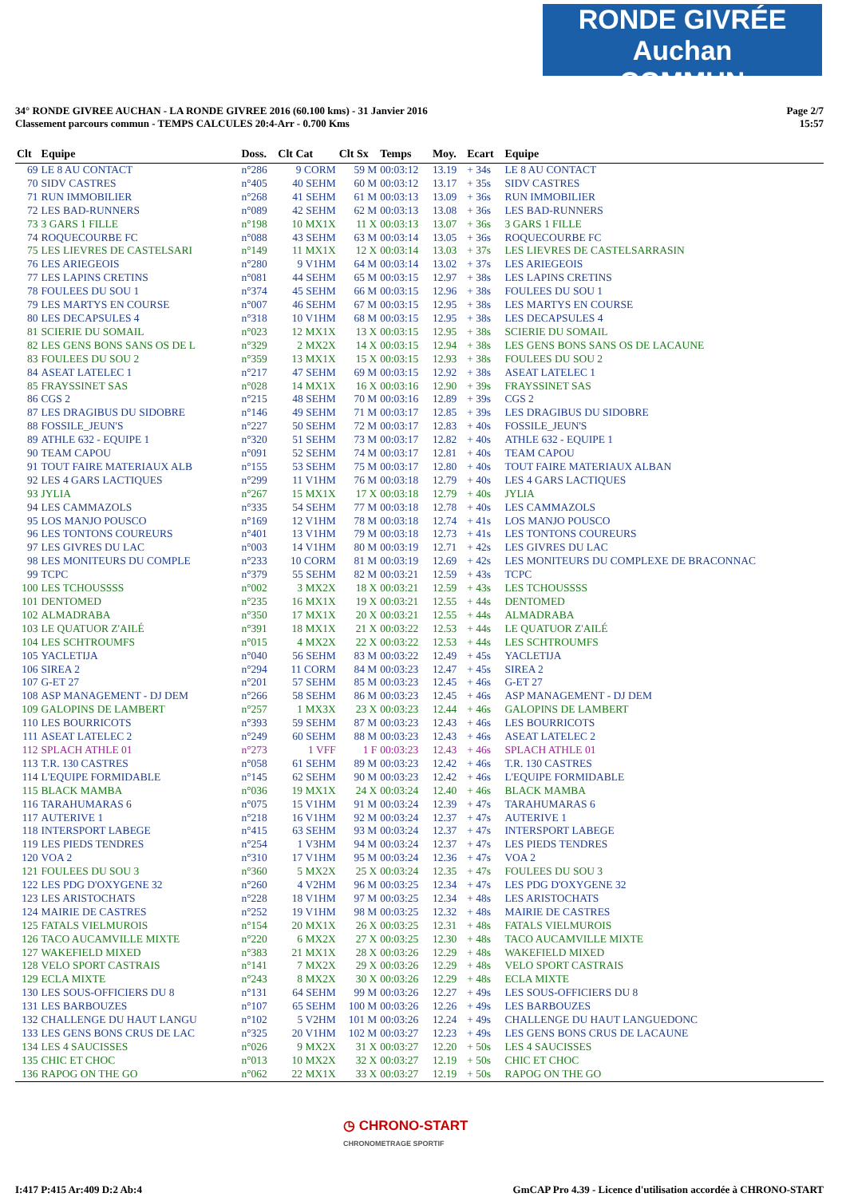RONDE GIVRÉE Auchan
COMMUN
Page 2/7
15:57
34° RONDE GIVREE AUCHAN - LA RONDE GIVREE 2016 (60.100 kms) - 31 Janvier 2016
Classement parcours commun - TEMPS CALCULES 20:4-Arr - 0.700 Kms
| Clt | Equipe | Doss. | Clt Cat | Clt Sx | Temps | Moy. | Ecart | Equipe |
| --- | --- | --- | --- | --- | --- | --- | --- | --- |
| 69 | LE 8 AU CONTACT | n°286 | 9 CORM | 59 M | 00:03:12 | 13.19 | + 34s | LE 8 AU CONTACT |
| 70 | SIDV CASTRES | n°405 | 40 SEHM | 60 M | 00:03:12 | 13.17 | + 35s | SIDV CASTRES |
| 71 | RUN IMMOBILIER | n°268 | 41 SEHM | 61 M | 00:03:13 | 13.09 | + 36s | RUN IMMOBILIER |
| 72 | LES BAD-RUNNERS | n°089 | 42 SEHM | 62 M | 00:03:13 | 13.08 | + 36s | LES BAD-RUNNERS |
| 73 | 3 GARS 1 FILLE | n°198 | 10 MX1X | 11 X | 00:03:13 | 13.07 | + 36s | 3 GARS 1 FILLE |
| 74 | ROQUECOURBE FC | n°088 | 43 SEHM | 63 M | 00:03:14 | 13.05 | + 36s | ROQUECOURBE FC |
| 75 | LES LIEVRES DE CASTELSARI | n°149 | 11 MX1X | 12 X | 00:03:14 | 13.03 | + 37s | LES LIEVRES DE CASTELSARRASIN |
| 76 | LES ARIEGEOIS | n°280 | 9 V1HM | 64 M | 00:03:14 | 13.02 | + 37s | LES ARIEGEOIS |
| 77 | LES LAPINS CRETINS | n°081 | 44 SEHM | 65 M | 00:03:15 | 12.97 | + 38s | LES LAPINS CRETINS |
| 78 | FOULEES DU SOU 1 | n°374 | 45 SEHM | 66 M | 00:03:15 | 12.96 | + 38s | FOULEES DU SOU 1 |
| 79 | LES MARTYS EN COURSE | n°007 | 46 SEHM | 67 M | 00:03:15 | 12.95 | + 38s | LES MARTYS EN COURSE |
| 80 | LES DECAPSULES 4 | n°318 | 10 V1HM | 68 M | 00:03:15 | 12.95 | + 38s | LES DECAPSULES 4 |
| 81 | SCIERIE DU SOMAIL | n°023 | 12 MX1X | 13 X | 00:03:15 | 12.95 | + 38s | SCIERIE DU SOMAIL |
| 82 | LES GENS BONS SANS OS DE L | n°329 | 2 MX2X | 14 X | 00:03:15 | 12.94 | + 38s | LES GENS BONS SANS OS DE LACAUNE |
| 83 | FOULEES DU SOU 2 | n°359 | 13 MX1X | 15 X | 00:03:15 | 12.93 | + 38s | FOULEES DU SOU 2 |
| 84 | ASEAT LATELEC 1 | n°217 | 47 SEHM | 69 M | 00:03:15 | 12.92 | + 38s | ASEAT LATELEC 1 |
| 85 | FRAYSSINET SAS | n°028 | 14 MX1X | 16 X | 00:03:16 | 12.90 | + 39s | FRAYSSINET SAS |
| 86 | CGS 2 | n°215 | 48 SEHM | 70 M | 00:03:16 | 12.89 | + 39s | CGS 2 |
| 87 | LES DRAGIBUS DU SIDOBRE | n°146 | 49 SEHM | 71 M | 00:03:17 | 12.85 | + 39s | LES DRAGIBUS DU SIDOBRE |
| 88 | FOSSILE_JEUN'S | n°227 | 50 SEHM | 72 M | 00:03:17 | 12.83 | + 40s | FOSSILE_JEUN'S |
| 89 | ATHLE 632 - EQUIPE 1 | n°320 | 51 SEHM | 73 M | 00:03:17 | 12.82 | + 40s | ATHLE 632 - EQUIPE 1 |
| 90 | TEAM CAPOU | n°091 | 52 SEHM | 74 M | 00:03:17 | 12.81 | + 40s | TEAM CAPOU |
| 91 | TOUT FAIRE MATERIAUX ALB | n°155 | 53 SEHM | 75 M | 00:03:17 | 12.80 | + 40s | TOUT FAIRE MATERIAUX ALBAN |
| 92 | LES 4 GARS LACTIQUES | n°299 | 11 V1HM | 76 M | 00:03:18 | 12.79 | + 40s | LES 4 GARS LACTIQUES |
| 93 | JYLIA | n°267 | 15 MX1X | 17 X | 00:03:18 | 12.79 | + 40s | JYLIA |
| 94 | LES CAMMAZOLS | n°335 | 54 SEHM | 77 M | 00:03:18 | 12.78 | + 40s | LES CAMMAZOLS |
| 95 | LOS MANJO POUSCO | n°169 | 12 V1HM | 78 M | 00:03:18 | 12.74 | + 41s | LOS MANJO POUSCO |
| 96 | LES TONTONS COUREURS | n°401 | 13 V1HM | 79 M | 00:03:18 | 12.73 | + 41s | LES TONTONS COUREURS |
| 97 | LES GIVRES DU LAC | n°003 | 14 V1HM | 80 M | 00:03:19 | 12.71 | + 42s | LES GIVRES DU LAC |
| 98 | LES MONITEURS DU COMPLE | n°233 | 10 CORM | 81 M | 00:03:19 | 12.69 | + 42s | LES MONITEURS DU COMPLEXE DE BRACONNAC |
| 99 | TCPC | n°379 | 55 SEHM | 82 M | 00:03:21 | 12.59 | + 43s | TCPC |
| 100 | LES TCHOUSSSS | n°002 | 3 MX2X | 18 X | 00:03:21 | 12.59 | + 43s | LES TCHOUSSSS |
| 101 | DENTOMED | n°235 | 16 MX1X | 19 X | 00:03:21 | 12.55 | + 44s | DENTOMED |
| 102 | ALMADRABA | n°350 | 17 MX1X | 20 X | 00:03:21 | 12.55 | + 44s | ALMADRABA |
| 103 | LE QUATUOR Z'AILÉ | n°391 | 18 MX1X | 21 X | 00:03:22 | 12.53 | + 44s | LE QUATUOR Z'AILÉ |
| 104 | LES SCHTROUMFS | n°015 | 4 MX2X | 22 X | 00:03:22 | 12.53 | + 44s | LES SCHTROUMFS |
| 105 | YACLETIJA | n°040 | 56 SEHM | 83 M | 00:03:22 | 12.49 | + 45s | YACLETIJA |
| 106 | SIREA 2 | n°294 | 11 CORM | 84 M | 00:03:23 | 12.47 | + 45s | SIREA 2 |
| 107 | G-ET 27 | n°201 | 57 SEHM | 85 M | 00:03:23 | 12.45 | + 46s | G-ET 27 |
| 108 | ASP MANAGEMENT - DJ DEM | n°266 | 58 SEHM | 86 M | 00:03:23 | 12.45 | + 46s | ASP MANAGEMENT - DJ DEM |
| 109 | GALOPINS DE LAMBERT | n°257 | 1 MX3X | 23 X | 00:03:23 | 12.44 | + 46s | GALOPINS DE LAMBERT |
| 110 | LES BOURRICOTS | n°393 | 59 SEHM | 87 M | 00:03:23 | 12.43 | + 46s | LES BOURRICOTS |
| 111 | ASEAT LATELEC 2 | n°249 | 60 SEHM | 88 M | 00:03:23 | 12.43 | + 46s | ASEAT LATELEC 2 |
| 112 | SPLACH ATHLE 01 | n°273 | 1 VFF | 1 F | 00:03:23 | 12.43 | + 46s | SPLACH ATHLE 01 |
| 113 | T.R. 130 CASTRES | n°058 | 61 SEHM | 89 M | 00:03:23 | 12.42 | + 46s | T.R. 130 CASTRES |
| 114 | L'EQUIPE FORMIDABLE | n°145 | 62 SEHM | 90 M | 00:03:23 | 12.42 | + 46s | L'EQUIPE FORMIDABLE |
| 115 | BLACK MAMBA | n°036 | 19 MX1X | 24 X | 00:03:24 | 12.40 | + 46s | BLACK MAMBA |
| 116 | TARAHUMARAS 6 | n°075 | 15 V1HM | 91 M | 00:03:24 | 12.39 | + 47s | TARAHUMARAS 6 |
| 117 | AUTERIVE 1 | n°218 | 16 V1HM | 92 M | 00:03:24 | 12.37 | + 47s | AUTERIVE 1 |
| 118 | INTERSPORT LABEGE | n°415 | 63 SEHM | 93 M | 00:03:24 | 12.37 | + 47s | INTERSPORT LABEGE |
| 119 | LES PIEDS TENDRES | n°254 | 1 V3HM | 94 M | 00:03:24 | 12.37 | + 47s | LES PIEDS TENDRES |
| 120 | VOA 2 | n°310 | 17 V1HM | 95 M | 00:03:24 | 12.36 | + 47s | VOA 2 |
| 121 | FOULEES DU SOU 3 | n°360 | 5 MX2X | 25 X | 00:03:24 | 12.35 | + 47s | FOULEES DU SOU 3 |
| 122 | LES PDG D'OXYGENE 32 | n°260 | 4 V2HM | 96 M | 00:03:25 | 12.34 | + 47s | LES PDG D'OXYGENE 32 |
| 123 | LES ARISTOCHATS | n°228 | 18 V1HM | 97 M | 00:03:25 | 12.34 | + 48s | LES ARISTOCHATS |
| 124 | MAIRIE DE CASTRES | n°252 | 19 V1HM | 98 M | 00:03:25 | 12.32 | + 48s | MAIRIE DE CASTRES |
| 125 | FATALS VIELMUROIS | n°154 | 20 MX1X | 26 X | 00:03:25 | 12.31 | + 48s | FATALS VIELMUROIS |
| 126 | TACO AUCAMVILLE MIXTE | n°220 | 6 MX2X | 27 X | 00:03:25 | 12.30 | + 48s | TACO AUCAMVILLE MIXTE |
| 127 | WAKEFIELD MIXED | n°383 | 21 MX1X | 28 X | 00:03:26 | 12.29 | + 48s | WAKEFIELD MIXED |
| 128 | VELO SPORT CASTRAIS | n°141 | 7 MX2X | 29 X | 00:03:26 | 12.29 | + 48s | VELO SPORT CASTRAIS |
| 129 | ECLA MIXTE | n°243 | 8 MX2X | 30 X | 00:03:26 | 12.29 | + 48s | ECLA MIXTE |
| 130 | LES SOUS-OFFICIERS DU 8 | n°131 | 64 SEHM | 99 M | 00:03:26 | 12.27 | + 49s | LES SOUS-OFFICIERS DU 8 |
| 131 | LES BARBOUZES | n°107 | 65 SEHM | 100 M | 00:03:26 | 12.26 | + 49s | LES BARBOUZES |
| 132 | CHALLENGE DU HAUT LANGU | n°102 | 5 V2HM | 101 M | 00:03:26 | 12.24 | + 49s | CHALLENGE DU HAUT LANGUEDONC |
| 133 | LES GENS BONS CRUS DE LAC | n°325 | 20 V1HM | 102 M | 00:03:27 | 12.23 | + 49s | LES GENS BONS CRUS DE LACAUNE |
| 134 | LES 4 SAUCISSES | n°026 | 9 MX2X | 31 X | 00:03:27 | 12.20 | + 50s | LES 4 SAUCISSES |
| 135 | CHIC ET CHOC | n°013 | 10 MX2X | 32 X | 00:03:27 | 12.19 | + 50s | CHIC ET CHOC |
| 136 | RAPOG ON THE GO | n°062 | 22 MX1X | 33 X | 00:03:27 | 12.19 | + 50s | RAPOG ON THE GO |
◷ CHRONO-START
CHRONOMETRAGE SPORTIF
GmCAP Pro 4.39 - Licence d'utilisation accordée à CHRONO-START I:417 P:415 Ar:409 D:2 Ab:4